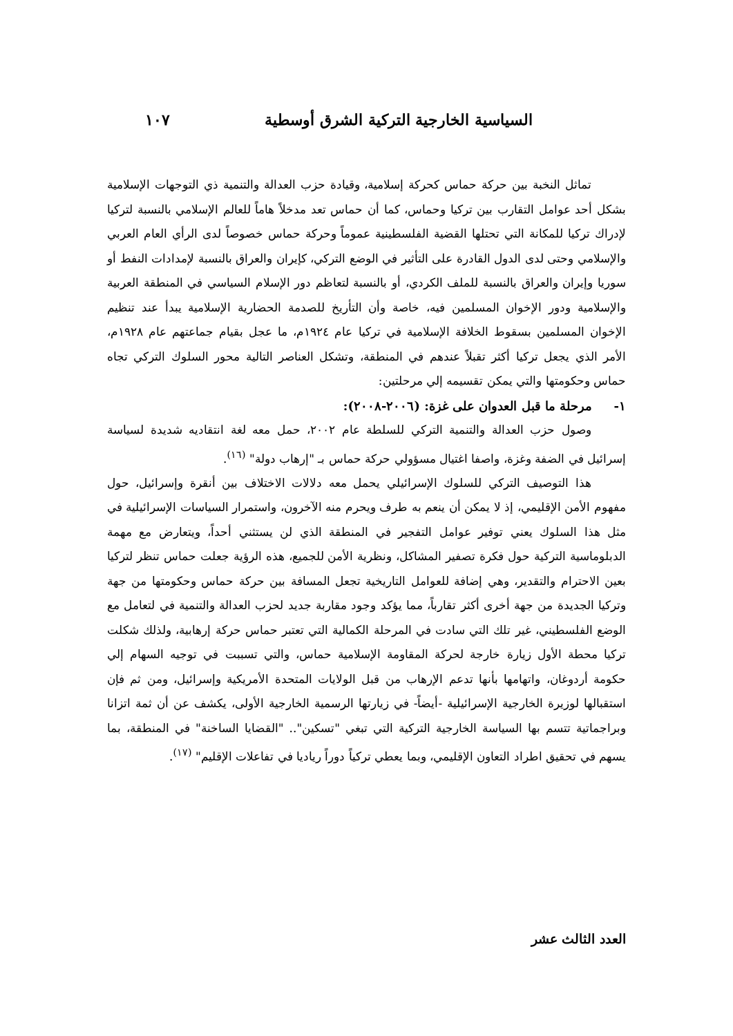السياسية الخارجية التركية الشرق أوسطية ١٠٧
تماثل النخبة بين حركة حماس كحركة إسلامية، وقيادة حزب العدالة والتنمية ذي التوجهات الإسلامية بشكل أحد عوامل التقارب بين تركيا وحماس، كما أن حماس تعد مدخلاً هاماً للعالم الإسلامي بالنسبة لتركيا لإدراك تركيا للمكانة التي تحتلها القضية الفلسطينية عموماً وحركة حماس خصوصاً لدى الرأي العام العربي والإسلامي وحتى لدى الدول القادرة على التأثير في الوضع التركي، كإيران والعراق بالنسبة لإمدادات النفط أو سوريا وإيران والعراق بالنسبة للملف الكردي، أو بالنسبة لتعاظم دور الإسلام السياسي في المنطقة العربية والإسلامية ودور الإخوان المسلمين فيه، خاصة وأن التأريخ للصدمة الحضارية الإسلامية يبدأ عند تنظيم الإخوان المسلمين بسقوط الخلافة الإسلامية في تركيا عام ١٩٢٤م، ما عجل بقيام جماعتهم عام ١٩٢٨م، الأمر الذي يجعل تركيا أكثر تقبلاً عندهم في المنطقة، وتشكل العناصر التالية محور السلوك التركي تجاه حماس وحكومتها والتي يمكن تقسيمه إلي مرحلتين:
١- مرحلة ما قبل العدوان على غزة: (٢٠٠٦-٢٠٠٨):
وصول حزب العدالة والتنمية التركي للسلطة عام ٢٠٠٢، حمل معه لغة انتقاديه شديدة لسياسة إسرائيل في الضفة وغزة، واصفا اغتيال مسؤولي حركة حماس بـ "إرهاب دولة" <sup>(١٦)</sup>.
هذا التوصيف التركي للسلوك الإسرائيلي يحمل معه دلالات الاختلاف بين أنقرة وإسرائيل، حول مفهوم الأمن الإقليمي، إذ لا يمكن أن ينعم به طرف ويحرم منه الآخرون، واستمرار السياسات الإسرائيلية في مثل هذا السلوك يعني توفير عوامل التفجير في المنطقة الذي لن يستثني أحداً، ويتعارض مع مهمة الدبلوماسية التركية حول فكرة تصفير المشاكل، ونظرية الأمن للجميع، هذه الرؤية جعلت حماس تنظر لتركيا بعين الاحترام والتقدير، وهي إضافة للعوامل التاريخية تجعل المسافة بين حركة حماس وحكومتها من جهة وتركيا الجديدة من جهة أخرى أكثر تقارباً، مما يؤكد وجود مقاربة جديد لحزب العدالة والتنمية في لتعامل مع الوضع الفلسطيني، غير تلك التي سادت في المرحلة الكمالية التي تعتبر حماس حركة إرهابية، ولذلك شكلت تركيا محطة الأول زيارة خارجة لحركة المقاومة الإسلامية حماس، والتي تسببت في توجيه السهام إلي حكومة أردوغان، واتهامها بأنها تدعم الإرهاب من قبل الولايات المتحدة الأمريكية وإسرائيل، ومن ثم فإن استقبالها لوزيرة الخارجية الإسرائيلية -أيضاً- في زيارتها الرسمية الخارجية الأولى، يكشف عن أن ثمة اتزانا وبراجماتية تتسم بها السياسة الخارجية التركية التي تبغي "تسكين".. "القضايا الساخنة" في المنطقة، بما يسهم في تحقيق اطراد التعاون الإقليمي، وبما يعطي تركياً دوراً رياديا في تفاعلات الإقليم" <sup>(١٧)</sup>.
العدد الثالث عشر